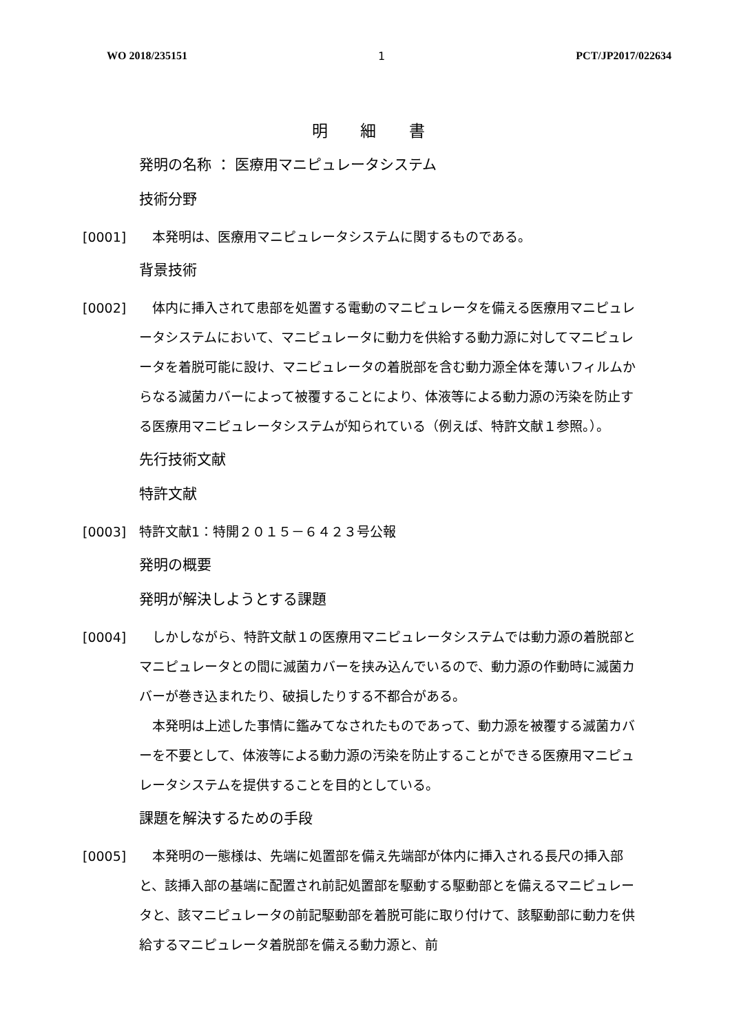WO 2018/235151 1 PCT/JP2017/022634
明 細 書
発明の名称 ： 医療用マニピュレータシステム
技術分野
[0001] 　本発明は、医療用マニピュレータシステムに関するものである。
背景技術
[0002] 　体内に挿入されて患部を処置する電動のマニピュレータを備える医療用マニピュレータシステムにおいて、マニピュレータに動力を供給する動力源に対してマニピュレータを着脱可能に設け、マニピュレータの着脱部を含む動力源全体を薄いフィルムからなる滅菌カバーによって被覆することにより、体液等による動力源の汚染を防止する医療用マニピュレータシステムが知られている（例えば、特許文献１参照。）。
先行技術文献
特許文献
[0003] 特許文献1：特開２０１５－６４２３号公報
発明の概要
発明が解決しようとする課題
[0004] 　しかしながら、特許文献１の医療用マニピュレータシステムでは動力源の着脱部とマニピュレータとの間に滅菌カバーを挟み込んでいるので、動力源の作動時に滅菌カバーが巻き込まれたり、破損したりする不都合がある。
　本発明は上述した事情に鑑みてなされたものであって、動力源を被覆する滅菌カバーを不要として、体液等による動力源の汚染を防止することができる医療用マニピュレータシステムを提供することを目的としている。
課題を解決するための手段
[0005] 　本発明の一態様は、先端に処置部を備え先端部が体内に挿入される長尺の挿入部と、該挿入部の基端に配置され前記処置部を駆動する駆動部とを備えるマニピュレータと、該マニピュレータの前記駆動部を着脱可能に取り付けて、該駆動部に動力を供給するマニピュレータ着脱部を備える動力源と、前